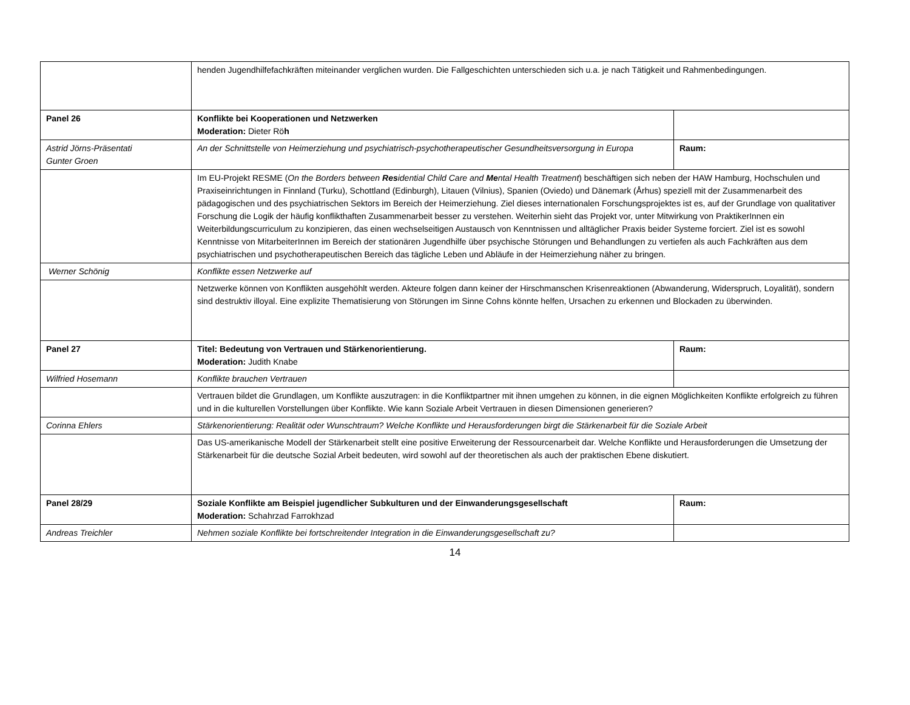| | henden Jugendhilfefachkräften miteinander verglichen wurden. Die Fallgeschichten unterschieden sich u.a. je nach Tätigkeit und Rahmenbedingungen. | |
| Panel 26 | Konflikte bei Kooperationen und Netzwerken Moderation: Dieter Rö h | |
| Astrid Jörns-Präsentati Gunter Groen | An der Schnittstelle von Heimerziehung und psychiatrisch-psychotherapeutischer Gesundheitsversorgung in Europa | Raum: |
| | Im EU-Projekt RESME ( On the Borders between Res idential Child Care and Me ntal Health Treatment ) beschäftigen sich neben der HAW Hamburg, Hochschulen und Praxiseinrichtungen in Finnland (Turku), Schottland (Edinburgh), Litauen (Vilnius), Spanien (Oviedo) und Dänemark (Århus) speziell mit der Zusammenarbeit des pädagogischen und des psychiatrischen Sektors im Bereich der Heimerziehung. Ziel dieses internationalen Forschungsprojektes ist es, auf der Grundlage von qualitativer Forschung die Logik der häufig konflikthaften Zusammenarbeit besser zu verstehen. Weiterhin sieht das Projekt vor, unter Mitwirkung von PraktikerInnen ein Weiterbildungscurriculum zu konzipieren, das einen wechselseitigen Austausch von Kenntnissen und alltäglicher Praxis beider Systeme forciert. Ziel ist es sowohl Kenntnisse von MitarbeiterInnen im Bereich der stationären Jugendhilfe über psychische Störungen und Behandlungen zu vertiefen als auch Fachkräften aus dem psychiatrischen und psychotherapeutischen Bereich das tägliche Leben und Abläufe in der Heimerziehung näher zu bringen. | |
| Werner Schönig | Konflikte essen Netzwerke auf | |
| | Netzwerke können von Konflikten ausgehöhlt werden. Akteure folgen dann keiner der Hirschmanschen Krisenreaktionen (Abwanderung, Widerspruch, Loyalität), sondern sind destruktiv illoyal. Eine explizite Thematisierung von Störungen im Sinne Cohns könnte helfen, Ursachen zu erkennen und Blockaden zu überwinden. | |
| Panel 27 | Titel: Bedeutung von Vertrauen und Stärkenorientierung. Moderation: Judith Knabe | Raum: |
| Wilfried Hosemann | Konflikte brauchen Vertrauen | |
| | Vertrauen bildet die Grundlagen, um Konflikte auszutragen: in die Konfliktpartner mit ihnen umgehen zu können, in die eignen Möglichkeiten Konflikte erfolgreich zu führen und in die kulturellen Vorstellungen über Konflikte. Wie kann Soziale Arbeit Vertrauen in diesen Dimensionen generieren? | |
| Corinna Ehlers | Stärkenorientierung: Realität oder Wunschtraum? Welche Konflikte und Herausforderungen birgt die Stärkenarbeit für die Soziale Arbeit | |
| | Das US-amerikanische Modell der Stärkenarbeit stellt eine positive Erweiterung der Ressourcenarbeit dar. Welche Konflikte und Herausforderungen die Umsetzung der Stärkenarbeit für die deutsche Sozial Arbeit bedeuten, wird sowohl auf der theoretischen als auch der praktischen Ebene diskutiert. | |
| Panel 28/29 | Soziale Konflikte am Beispiel jugendlicher Subkulturen und der Einwanderungsgesellschaft Moderation: Schahrzad Farrokhzad | Raum: |
| Andreas Treichler | Nehmen soziale Konflikte bei fortschreitender Integration in die Einwanderungsgesellschaft zu? | |
14